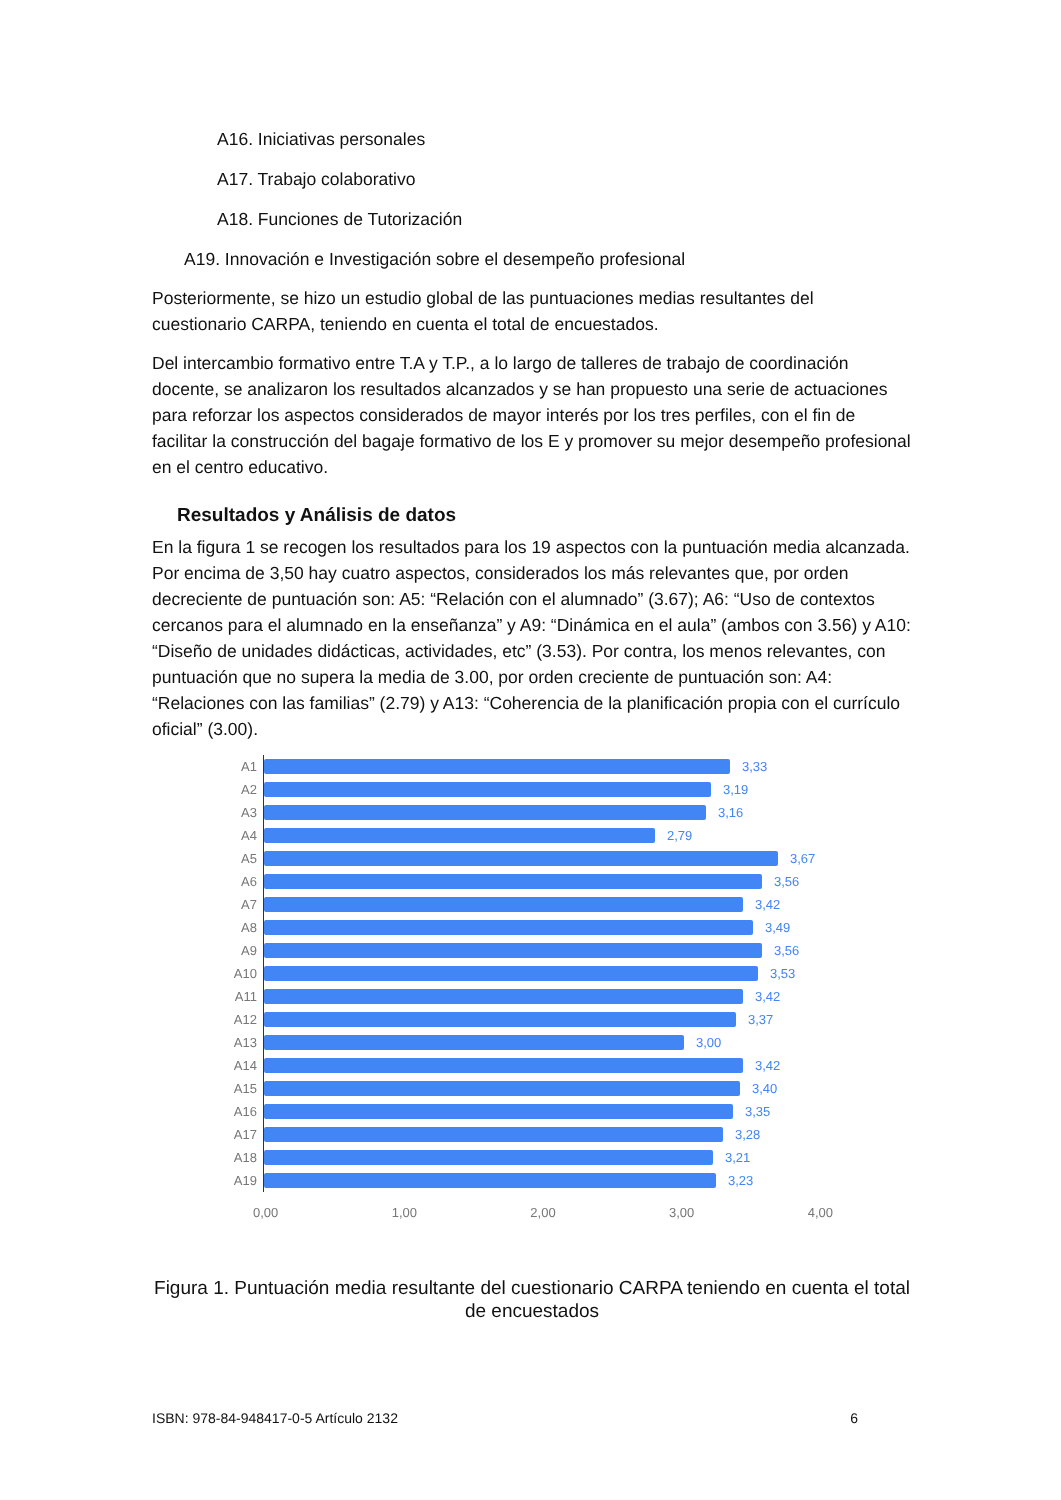A16. Iniciativas personales
A17. Trabajo colaborativo
A18. Funciones de Tutorización
A19. Innovación e Investigación sobre el desempeño profesional
Posteriormente, se hizo un estudio global de las puntuaciones medias resultantes del cuestionario CARPA, teniendo en cuenta el total de encuestados.
Del intercambio formativo entre T.A y T.P., a lo largo de talleres de trabajo de coordinación docente, se analizaron los resultados alcanzados y se han propuesto una serie de actuaciones para reforzar los aspectos considerados de mayor interés por los tres perfiles, con el fin de facilitar la construcción del bagaje formativo de los E y promover su mejor desempeño profesional en el centro educativo.
Resultados y Análisis de datos
En la figura 1 se recogen los resultados para los 19 aspectos con la puntuación media alcanzada. Por encima de 3,50 hay cuatro aspectos, considerados los más relevantes que, por orden decreciente de puntuación son: A5: “Relación con el alumnado” (3.67); A6: “Uso de contextos cercanos para el alumnado en la enseñanza” y A9: “Dinámica en el aula” (ambos con 3.56) y A10: “Diseño de unidades didácticas, actividades, etc” (3.53). Por contra, los menos relevantes, con puntuación que no supera la media de 3.00, por orden creciente de puntuación son: A4: “Relaciones con las familias” (2.79) y A13: “Coherencia de la planificación propia con el currículo oficial” (3.00).
A1
3,33
A2
3,19
A3
3,16
A4
2,79
A5
3,67
A6
3,56
A7
3,42
A8
3,49
A9
3,56
A10
3,53
A11
3,42
A12
3,37
A13
3,00
A14
3,42
A15
3,40
A16
3,35
A17
3,28
A18
3,21
A19
3,23
0,00 1,00 2,00 3,00 4,00
Figura 1. Puntuación media resultante del cuestionario CARPA teniendo en cuenta el total de encuestados
ISBN: 978-84-948417-0-5 Artículo 2132 6